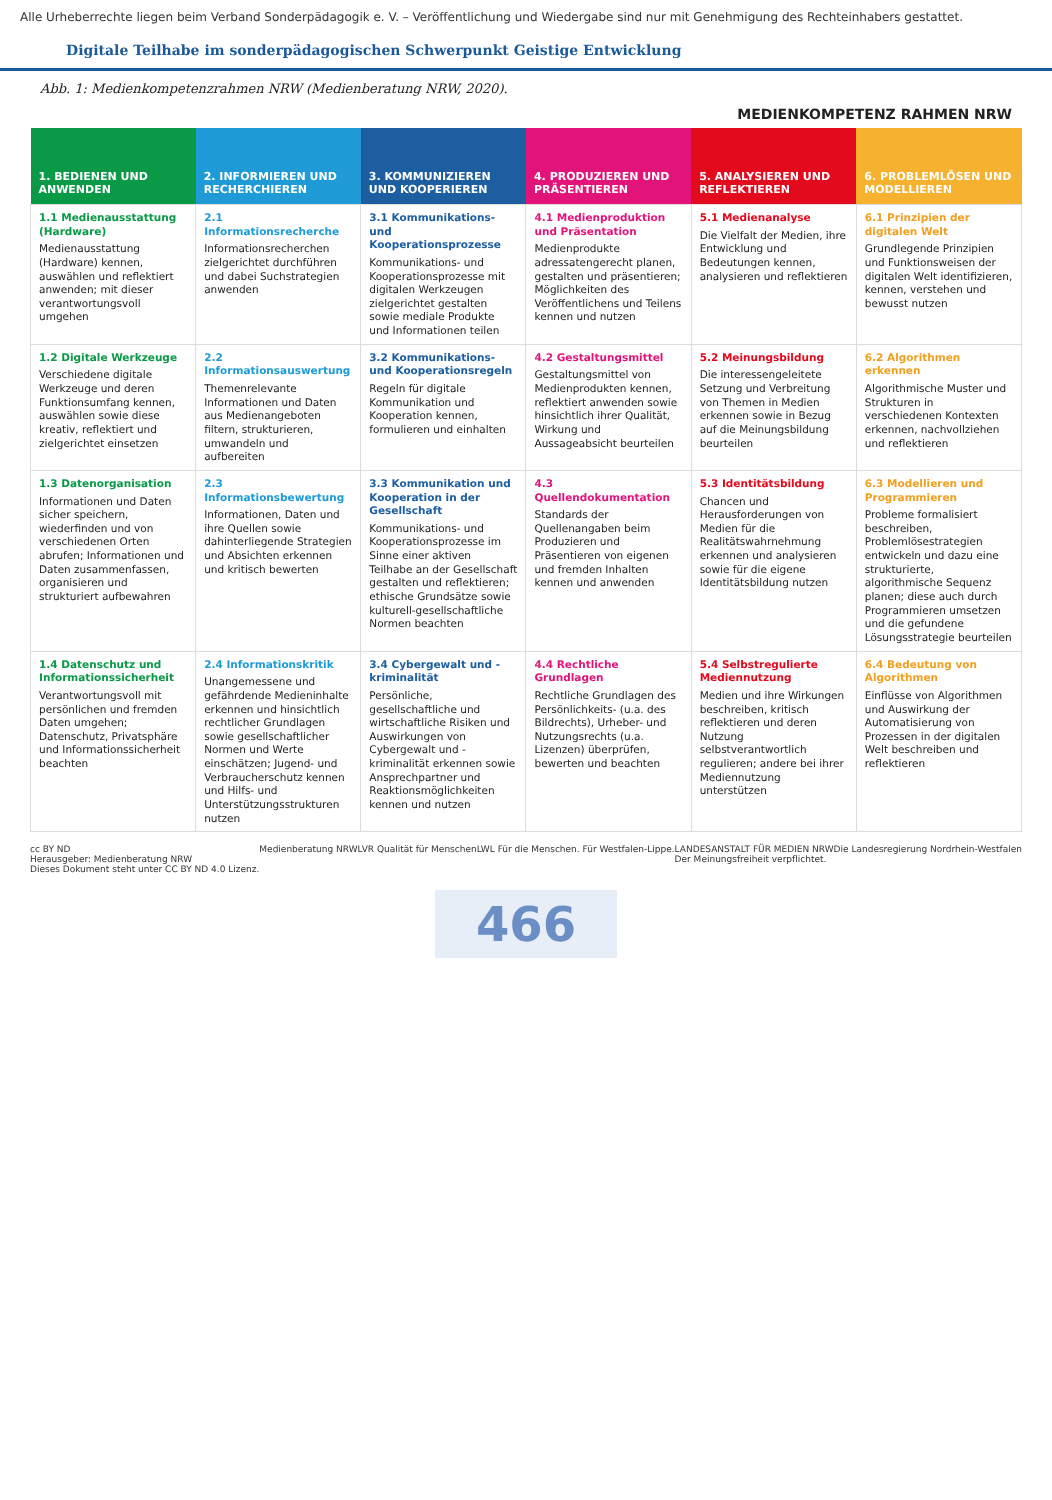Alle Urheberrechte liegen beim Verband Sonderpädagogik e. V. – Veröffentlichung und Wiedergabe sind nur mit Genehmigung des Rechteinhabers gestattet.
Digitale Teilhabe im sonderpädagogischen Schwerpunkt Geistige Entwicklung
Abb. 1: Medienkompetenzrahmen NRW (Medienberatung NRW, 2020).
MEDIENKOMPETENZ RAHMEN NRW
| 1. BEDIENEN UND ANWENDEN | 2. INFORMIEREN UND RECHERCHIEREN | 3. KOMMUNIZIEREN UND KOOPERIEREN | 4. PRODUZIEREN UND PRÄSENTIEREN | 5. ANALYSIEREN UND REFLEKTIEREN | 6. PROBLEMLÖSEN UND MODELLIEREN |
| --- | --- | --- | --- | --- | --- |
| 1.1 Medienausstattung (Hardware) Medienausstattung (Hardware) kennen, auswählen und reflektiert anwenden; mit dieser verantwortungsvoll umgehen | 2.1 Informationsrecherche Informationsrecherchen zielgerichtet durchführen und dabei Suchstrategien anwenden | 3.1 Kommunikations- und Kooperationsprozesse Kommunikations- und Kooperationsprozesse mit digitalen Werkzeugen zielgerichtet gestalten sowie mediale Produkte und Informationen teilen | 4.1 Medienproduktion und Präsentation Medienprodukte adressatengerecht planen, gestalten und präsentieren; Möglichkeiten des Veröffentlichens und Teilens kennen und nutzen | 5.1 Medienanalyse Die Vielfalt der Medien, ihre Entwicklung und Bedeutungen kennen, analysieren und reflektieren | 6.1 Prinzipien der digitalen Welt Grundlegende Prinzipien und Funktionsweisen der digitalen Welt identifizieren, kennen, verstehen und bewusst nutzen |
| 1.2 Digitale Werkzeuge Verschiedene digitale Werkzeuge und deren Funktionsumfang kennen, auswählen sowie diese kreativ, reflektiert und zielgerichtet einsetzen | 2.2 Informationsauswertung Themenrelevante Informationen und Daten aus Medienangeboten filtern, strukturieren, umwandeln und aufbereiten | 3.2 Kommunikations- und Kooperationsregeln Regeln für digitale Kommunikation und Kooperation kennen, formulieren und einhalten | 4.2 Gestaltungsmittel Gestaltungsmittel von Medienprodukten kennen, reflektiert anwenden sowie hinsichtlich ihrer Qualität, Wirkung und Aussageabsicht beurteilen | 5.2 Meinungsbildung Die interessengeleitete Setzung und Verbreitung von Themen in Medien erkennen sowie in Bezug auf die Meinungsbildung beurteilen | 6.2 Algorithmen erkennen Algorithmische Muster und Strukturen in verschiedenen Kontexten erkennen, nachvollziehen und reflektieren |
| 1.3 Datenorganisation Informationen und Daten sicher speichern, wiederfinden und von verschiedenen Orten abrufen; Informationen und Daten zusammenfassen, organisieren und strukturiert aufbewahren | 2.3 Informationsbewertung Informationen, Daten und ihre Quellen sowie dahinterliegende Strategien und Absichten erkennen und kritisch bewerten | 3.3 Kommunikation und Kooperation in der Gesellschaft Kommunikations- und Kooperationsprozesse im Sinne einer aktiven Teilhabe an der Gesellschaft gestalten und reflektieren; ethische Grundsätze sowie kulturell-gesellschaftliche Normen beachten | 4.3 Quellendokumentation Standards der Quellenangaben beim Produzieren und Präsentieren von eigenen und fremden Inhalten kennen und anwenden | 5.3 Identitätsbildung Chancen und Herausforderungen von Medien für die Realitätswahrnehmung erkennen und analysieren sowie für die eigene Identitätsbildung nutzen | 6.3 Modellieren und Programmieren Probleme formalisiert beschreiben, Problemlösestrategien entwickeln und dazu eine strukturierte, algorithmische Sequenz planen; diese auch durch Programmieren umsetzen und die gefundene Lösungsstrategie beurteilen |
| 1.4 Datenschutz und Informationssicherheit Verantwortungsvoll mit persönlichen und fremden Daten umgehen; Datenschutz, Privatsphäre und Informationssicherheit beachten | 2.4 Informationskritik Unangemessene und gefährdende Medieninhalte erkennen und hinsichtlich rechtlicher Grundlagen sowie gesellschaftlicher Normen und Werte einschätzen; Jugend- und Verbraucherschutz kennen und Hilfs- und Unterstützungsstrukturen nutzen | 3.4 Cybergewalt und -kriminalität Persönliche, gesellschaftliche und wirtschaftliche Risiken und Auswirkungen von Cybergewalt und -kriminalität erkennen sowie Ansprechpartner und Reaktionsmöglichkeiten kennen und nutzen | 4.4 Rechtliche Grundlagen Rechtliche Grundlagen des Persönlichkeits- (u.a. des Bildrechts), Urheber- und Nutzungsrechts (u.a. Lizenzen) überprüfen, bewerten und beachten | 5.4 Selbstregulierte Mediennutzung Medien und ihre Wirkungen beschreiben, kritisch reflektieren und deren Nutzung selbstverantwortlich regulieren; andere bei ihrer Mediennutzung unterstützen | 6.4 Bedeutung von Algorithmen Einflüsse von Algorithmen und Auswirkung der Automatisierung von Prozessen in der digitalen Welt beschreiben und reflektieren |
cc BY ND
Herausgeber: Medienberatung NRW
Dieses Dokument steht unter CC BY ND 4.0 Lizenz. Medienberatung NRW LVR Qualität für Menschen LWL Für die Menschen. Für Westfalen-Lippe. LANDESANSTALT FÜR MEDIEN NRW
Der Meinungsfreiheit verpflichtet. Die Landesregierung Nordrhein-Westfalen
466